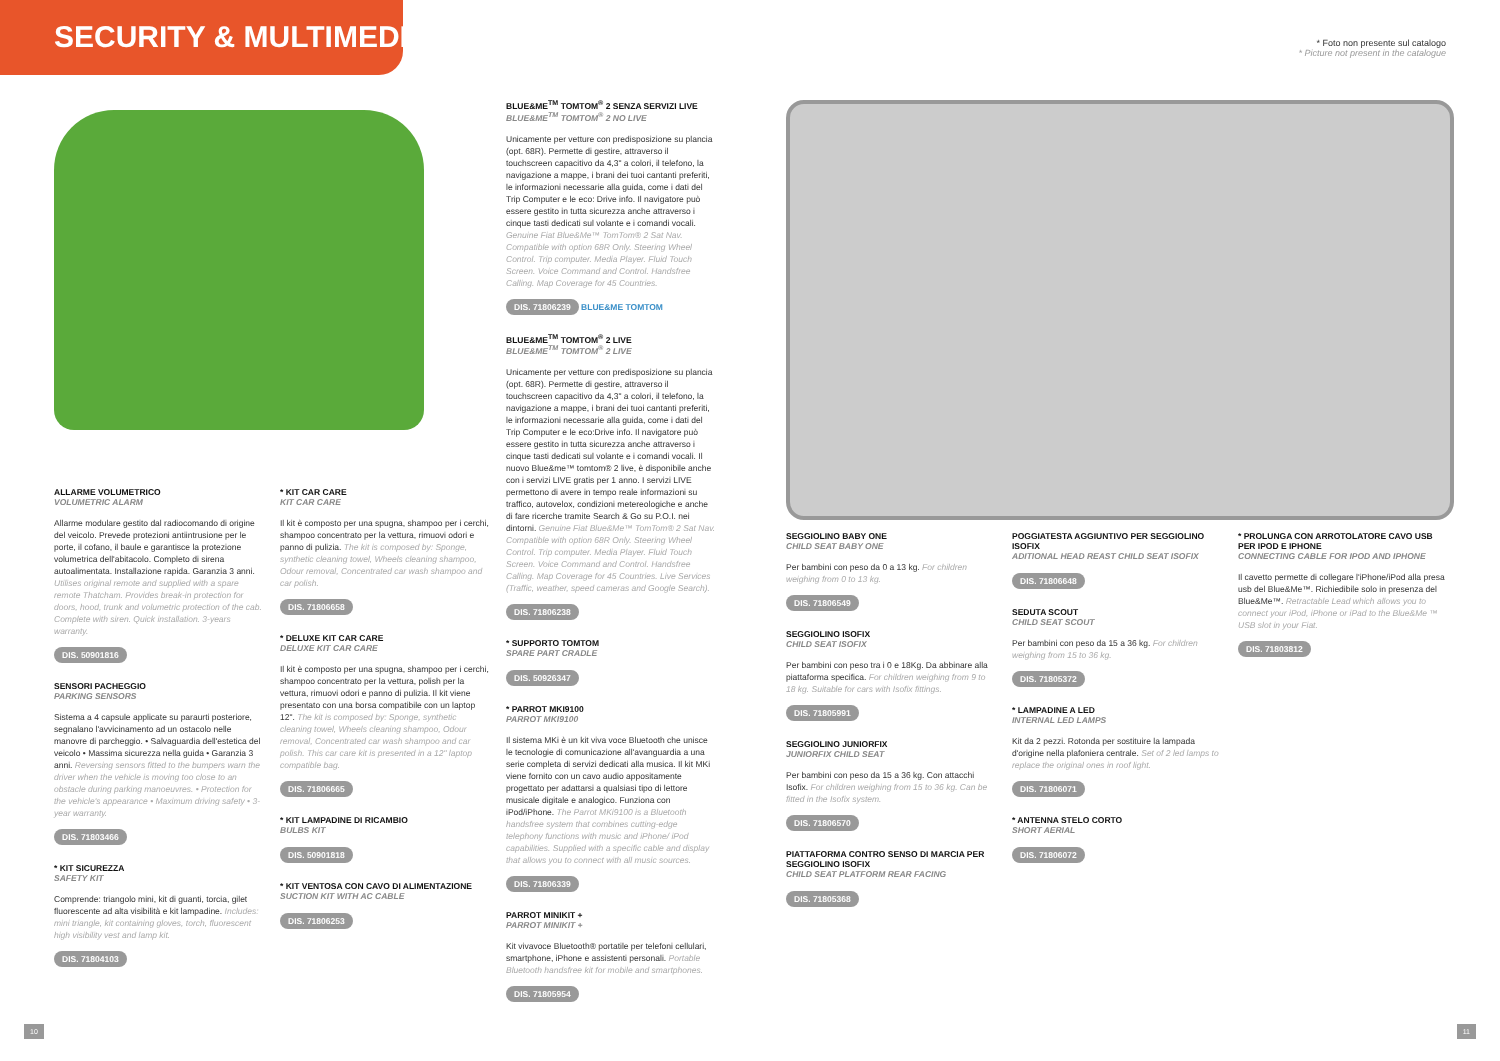SECURITY & MULTIMEDIA
* Foto non presente sul catalogo
* Picture not present in the catalogue
ALLARME VOLUMETRICO
VOLUMETRIC ALARM
Allarme modulare gestito dal radiocomando di origine del veicolo. Prevede protezioni antiintrusione per le porte, il cofano, il baule e garantisce la protezione volumetrica dell'abitacolo. Completo di sirena autoalimentata. Installazione rapida. Garanzia 3 anni. Utilises original remote and supplied with a spare remote Thatcham. Provides break-in protection for doors, hood, trunk and volumetric protection of the cab. Complete with siren. Quick installation. 3-years warranty.
DIS. 50901816
SENSORI PACHEGGIO
PARKING SENSORS
Sistema a 4 capsule applicate su paraurti posteriore, segnalano l'avvicinamento ad un ostacolo nelle manovre di parcheggio. • Salvaguardia dell'estetica del veicolo • Massima sicurezza nella guida • Garanzia 3 anni. Reversing sensors fitted to the bumpers warn the driver when the vehicle is moving too close to an obstacle during parking manoeuvres. • Protection for the vehicle's appearance • Maximum driving safety • 3-year warranty.
DIS. 71803466
* KIT SICUREZZA
SAFETY KIT
Comprende: triangolo mini, kit di guanti, torcia, gilet fluorescente ad alta visibilità e kit lampadine. Includes: mini triangle, kit containing gloves, torch, fluorescent high visibility vest and lamp kit.
DIS. 71804103
* KIT CAR CARE
KIT CAR CARE
Il kit è composto per una spugna, shampoo per i cerchi, shampoo concentrato per la vettura, rimuovi odori e panno di pulizia. The kit is composed by: Sponge, synthetic cleaning towel, Wheels cleaning shampoo, Odour removal, Concentrated car wash shampoo and car polish.
DIS. 71806658
* DELUXE KIT CAR CARE
DELUXE KIT CAR CARE
Il kit è composto per una spugna, shampoo per i cerchi, shampoo concentrato per la vettura, polish per la vettura, rimuovi odori e panno di pulizia. Il kit viene presentato con una borsa compatibile con un laptop 12". The kit is composed by: Sponge, synthetic cleaning towel, Wheels cleaning shampoo, Odour removal, Concentrated car wash shampoo and car polish. This car care kit is presented in a 12" laptop compatible bag.
DIS. 71806665
* KIT LAMPADINE DI RICAMBIO
BULBS KIT
DIS. 50901818
* KIT VENTOSA CON CAVO DI ALIMENTAZIONE
SUCTION KIT WITH AC CABLE
DIS. 71806253
BLUE&ME<sup>TM</sup> TOMTOM<sup>®</sup> 2 SENZA SERVIZI LIVE
BLUE&ME<sup>TM</sup> TOMTOM<sup>®</sup> 2 NO LIVE
Unicamente per vetture con predisposizione su plancia (opt. 68R). Permette di gestire, attraverso il touchscreen capacitivo da 4,3" a colori, il telefono, la navigazione a mappe, i brani dei tuoi cantanti preferiti, le informazioni necessarie alla guida, come i dati del Trip Computer e le eco: Drive info. Il navigatore può essere gestito in tutta sicurezza anche attraverso i cinque tasti dedicati sul volante e i comandi vocali. Genuine Fiat Blue&Me™ TomTom® 2 Sat Nav. Compatible with option 68R Only. Steering Wheel Control. Trip computer. Media Player. Fluid Touch Screen. Voice Command and Control. Handsfree Calling. Map Coverage for 45 Countries.
DIS. 71806239 BLUE&ME TOMTOM
BLUE&ME<sup>TM</sup> TOMTOM<sup>®</sup> 2 LIVE
BLUE&ME<sup>TM</sup> TOMTOM<sup>®</sup> 2 LIVE
Unicamente per vetture con predisposizione su plancia (opt. 68R). Permette di gestire, attraverso il touchscreen capacitivo da 4,3" a colori, il telefono, la navigazione a mappe, i brani dei tuoi cantanti preferiti, le informazioni necessarie alla guida, come i dati del Trip Computer e le eco:Drive info. Il navigatore può essere gestito in tutta sicurezza anche attraverso i cinque tasti dedicati sul volante e i comandi vocali. Il nuovo Blue&me™ tomtom® 2 live, è disponibile anche con i servizi LIVE gratis per 1 anno. I servizi LIVE permettono di avere in tempo reale informazioni su traffico, autovelox, condizioni metereologiche e anche di fare ricerche tramite Search & Go su P.O.I. nei dintorni. Genuine Fiat Blue&Me™ TomTom® 2 Sat Nav. Compatible with option 68R Only. Steering Wheel Control. Trip computer. Media Player. Fluid Touch Screen. Voice Command and Control. Handsfree Calling. Map Coverage for 45 Countries. Live Services (Traffic, weather, speed cameras and Google Search).
DIS. 71806238
* SUPPORTO TOMTOM
SPARE PART CRADLE
DIS. 50926347
* PARROT MKI9100
PARROT MKI9100
Il sistema MKi è un kit viva voce Bluetooth che unisce le tecnologie di comunicazione all'avanguardia a una serie completa di servizi dedicati alla musica. Il kit MKi viene fornito con un cavo audio appositamente progettato per adattarsi a qualsiasi tipo di lettore musicale digitale e analogico. Funziona con iPod/iPhone. The Parrot MKi9100 is a Bluetooth handsfree system that combines cutting-edge telephony functions with music and iPhone/ iPod capabilities. Supplied with a specific cable and display that allows you to connect with all music sources.
DIS. 71806339
PARROT MINIKIT +
PARROT MINIKIT +
Kit vivavoce Bluetooth® portatile per telefoni cellulari, smartphone, iPhone e assistenti personali. Portable Bluetooth handsfree kit for mobile and smartphones.
DIS. 71805954
SEGGIOLINO BABY ONE
CHILD SEAT BABY ONE
Per bambini con peso da 0 a 13 kg. For children weighing from 0 to 13 kg.
DIS. 71806549
SEGGIOLINO ISOFIX
CHILD SEAT ISOFIX
Per bambini con peso tra i 0 e 18Kg. Da abbinare alla piattaforma specifica. For children weighing from 9 to 18 kg. Suitable for cars with Isofix fittings.
DIS. 71805991
SEGGIOLINO JUNIORFIX
JUNIORFIX CHILD SEAT
Per bambini con peso da 15 a 36 kg. Con attacchi Isofix. For children weighing from 15 to 36 kg. Can be fitted in the Isofix system.
DIS. 71806570
PIATTAFORMA CONTRO SENSO DI MARCIA PER SEGGIOLINO ISOFIX
CHILD SEAT PLATFORM REAR FACING
DIS. 71805368
POGGIATESTA AGGIUNTIVO PER SEGGIOLINO ISOFIX
ADITIONAL HEAD REAST CHILD SEAT ISOFIX
DIS. 71806648
SEDUTA SCOUT
CHILD SEAT SCOUT
Per bambini con peso da 15 a 36 kg. For children weighing from 15 to 36 kg.
DIS. 71805372
* LAMPADINE A LED
INTERNAL LED LAMPS
Kit da 2 pezzi. Rotonda per sostituire la lampada d'origine nella plafoniera centrale. Set of 2 led lamps to replace the original ones in roof light.
DIS. 71806071
* ANTENNA STELO CORTO
SHORT AERIAL
DIS. 71806072
* PROLUNGA CON ARROTOLATORE CAVO USB PER IPOD E IPHONE
CONNECTING CABLE FOR IPOD AND IPHONE
Il cavetto permette di collegare l'iPhone/iPod alla presa usb del Blue&Me™. Richiedibile solo in presenza del Blue&Me™. Retractable Lead which allows you to connect your iPod, iPhone or iPad to the Blue&Me ™ USB slot in your Fiat.
DIS. 71803812
10 11